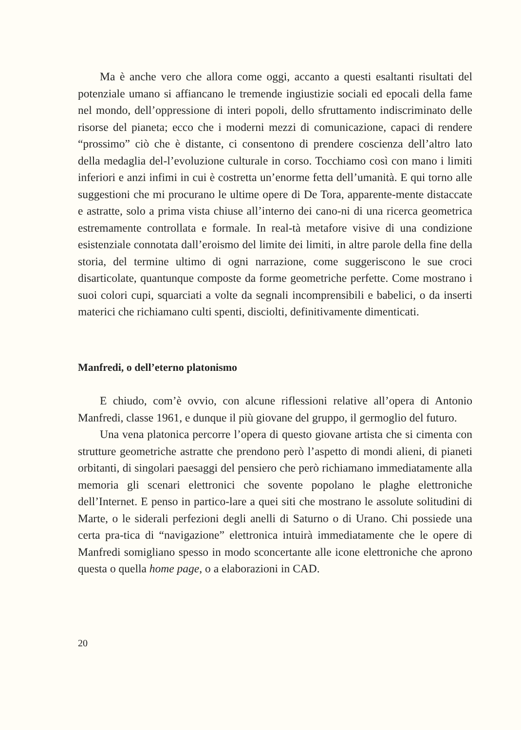Ma è anche vero che allora come oggi, accanto a questi esaltanti risultati del potenziale umano si affiancano le tremende ingiustizie sociali ed epocali della fame nel mondo, dell’oppressione di interi popoli, dello sfruttamento indiscriminato delle risorse del pianeta; ecco che i moderni mezzi di comunicazione, capaci di rendere “prossimo” ciò che è distante, ci consentono di prendere coscienza dell’altro lato della medaglia del-l’evoluzione culturale in corso. Tocchiamo così con mano i limiti inferiori e anzi infimi in cui è costretta un’enorme fetta dell’umanità. E qui torno alle suggestioni che mi procurano le ultime opere di De Tora, apparente-mente distaccate e astratte, solo a prima vista chiuse all’interno dei cano-ni di una ricerca geometrica estremamente controllata e formale. In real-tà metafore visive di una condizione esistenziale connotata dall’eroismo del limite dei limiti, in altre parole della fine della storia, del termine ultimo di ogni narrazione, come suggeriscono le sue croci disarticolate, quantunque composte da forme geometriche perfette. Come mostrano i suoi colori cupi, squarciati a volte da segnali incomprensibili e babelici, o da inserti materici che richiamano culti spenti, disciolti, definitivamente dimenticati.
Manfredi, o dell’eterno platonismo
E chiudo, com’è ovvio, con alcune riflessioni relative all’opera di Antonio Manfredi, classe 1961, e dunque il più giovane del gruppo, il germoglio del futuro.
Una vena platonica percorre l’opera di questo giovane artista che si cimenta con strutture geometriche astratte che prendono però l’aspetto di mondi alieni, di pianeti orbitanti, di singolari paesaggi del pensiero che però richiamano immediatamente alla memoria gli scenari elettronici che sovente popolano le plaghe elettroniche dell’Internet. E penso in partico-lare a quei siti che mostrano le assolute solitudini di Marte, o le siderali perfezioni degli anelli di Saturno o di Urano. Chi possiede una certa pra-tica di “navigazione” elettronica intuirà immediatamente che le opere di Manfredi somigliano spesso in modo sconcertante alle icone elettroniche che aprono questa o quella home page, o a elaborazioni in CAD.
20